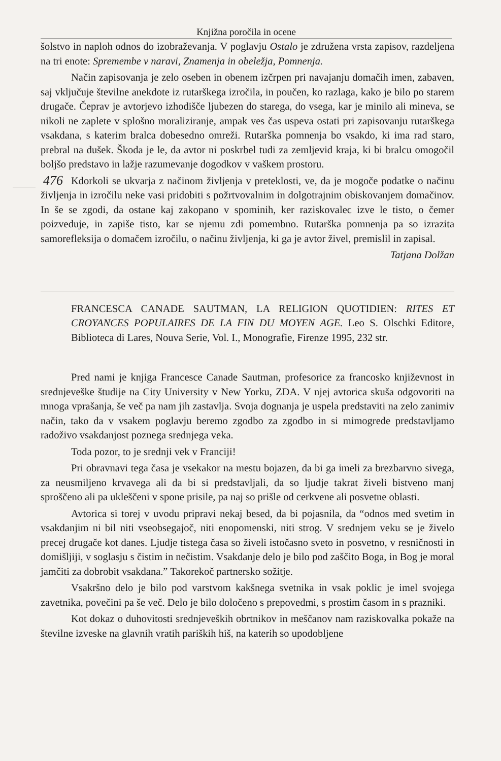Knjižna poročila in ocene
šolstvo in naploh odnos do izobraževanja. V poglavju Ostalo je združena vrsta zapisov, razdeljena na tri enote: Spremembe v naravi, Znamenja in obeležja, Pomnenja.
Način zapisovanja je zelo oseben in obenem izčrpen pri navajanju domačih imen, zabaven, saj vključuje številne anekdote iz rutarškega izročila, in poučen, ko razlaga, kako je bilo po starem drugače. Čeprav je avtorjevo izhodišče ljubezen do starega, do vsega, kar je minilo ali mineva, se nikoli ne zaplete v splošno moraliziranje, ampak ves čas uspeva ostati pri zapisovanju rutarškega vsakdana, s katerim bralca dobesedno omreži. Rutarška pomnenja bo vsakdo, ki ima rad staro, prebral na dušek. Škoda je le, da avtor ni poskrbel tudi za zemljevid kraja, ki bi bralcu omogočil boljšo predstavo in lažje razumevanje dogodkov v vaškem prostoru.
Kdorkoli se ukvarja z načinom življenja v preteklosti, ve, da je mogoče podatke o 476 načinu življenja in izročilu neke vasi pridobiti s požrtvovalnim in dolgotrajnim obiskovanjem domačinov. In še se zgodi, da ostane kaj zakopano v spominih, ker raziskovalec izve le tisto, o čemer poizveduje, in zapiše tisto, kar se njemu zdi pomembno. Rutarška pomnenja pa so izrazita samorefleksija o domačem izročilu, o načinu življenja, ki ga je avtor živel, premislil in zapisal.
Tatjana Dolžan
FRANCESCA CANADE SAUTMAN, LA RELIGION QUOTIDIEN: RITES ET CROYANCES POPULAIRES DE LA FIN DU MOYEN AGE. Leo S. Olschki Editore, Biblioteca di Lares, Nouva Serie, Vol. I., Monografie, Firenze 1995, 232 str.
Pred nami je knjiga Francesce Canade Sautman, profesorice za francosko književnost in srednjeveške študije na City University v New Yorku, ZDA. V njej avtorica skuša odgovoriti na mnoga vprašanja, še več pa nam jih zastavlja. Svoja dognanja je uspela predstaviti na zelo zanimiv način, tako da v vsakem poglavju beremo zgodbo za zgodbo in si mimogrede predstavljamo radoživo vsakdanjost poznega srednjega veka.
Toda pozor, to je srednji vek v Franciji!
Pri obravnavi tega časa je vsekakor na mestu bojazen, da bi ga imeli za brezbarvno sivega, za neusmiljeno krvavega ali da bi si predstavljali, da so ljudje takrat živeli bistveno manj sproščeno ali pa ukleščeni v spone prisile, pa naj so prišle od cerkvene ali posvetne oblasti.
Avtorica si torej v uvodu pripravi nekaj besed, da bi pojasnila, da “odnos med svetim in vsakdanjim ni bil niti vseobsegajoč, niti enopomenski, niti strog. V srednjem veku se je živelo precej drugače kot danes. Ljudje tistega časa so živeli istočasno sveto in posvetno, v resničnosti in domišljiji, v soglasju s čistim in nečistim. Vsakdanje delo je bilo pod zaščito Boga, in Bog je moral jamčiti za dobrobit vsakdana.” Takorekoč partnersko sožitje.
Vsakršno delo je bilo pod varstvom kakšnega svetnika in vsak poklic je imel svojega zavetnika, povečini pa še več. Delo je bilo določeno s prepovedmi, s prostim časom in s prazniki.
Kot dokaz o duhovitosti srednjeveških obrtnikov in meščanov nam raziskovalka pokaže na številne izveske na glavnih vratih pariških hiš, na katerih so upodobljene